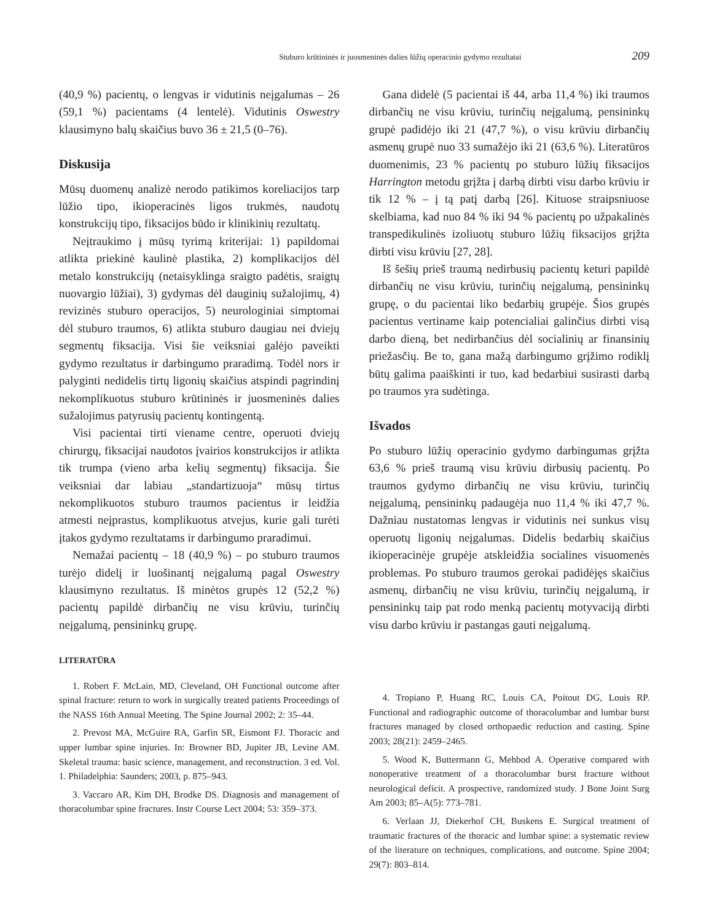Stuburo krūtininės ir juosmeninės dalies lūžių operacinio gydymo rezultatai 209
(40,9 %) pacientų, o lengvas ir vidutinis neįgalumas – 26 (59,1 %) pacientams (4 lentelė). Vidutinis Oswestry klausimyno balų skaičius buvo 36 ± 21,5 (0–76).
Diskusija
Mūsų duomenų analizė nerodo patikimos koreliacijos tarp lūžio tipo, ikioperacinės ligos trukmės, naudotų konstrukcijų tipo, fiksacijos būdo ir klinikinių rezultatų.
Neįtraukimo į mūsų tyrimą kriterijai: 1) papildomai atlikta priekinė kaulinė plastika, 2) komplikacijos dėl metalo konstrukcijų (netaisyklinga sraigto padėtis, sraigtų nuovargio lūžiai), 3) gydymas dėl dauginių sužalojimų, 4) revizinės stuburo operacijos, 5) neurologiniai simptomai dėl stuburo traumos, 6) atlikta stuburo daugiau nei dviejų segmentų fiksacija. Visi šie veiksniai galėjo paveikti gydymo rezultatus ir darbingumo praradimą. Todėl nors ir palyginti nedidelis tirtų ligonių skaičius atspindi pagrindinį nekomplikuotus stuburo krūtininės ir juosmeninės dalies sužalojimus patyrusių pacientų kontingentą.
Visi pacientai tirti viename centre, operuoti dviejų chirurgų, fiksacijai naudotos įvairios konstrukcijos ir atlikta tik trumpa (vieno arba kelių segmentų) fiksacija. Šie veiksniai dar labiau „standartizuoja“ mūsų tirtus nekomplikuotos stuburo traumos pacientus ir leidžia atmesti neįprastus, komplikuotus atvejus, kurie gali turėti įtakos gydymo rezultatams ir darbingumo praradimui.
Nemažai pacientų – 18 (40,9 %) – po stuburo traumos turėjo didelį ir luošinantį neįgalumą pagal Oswestry klausimyno rezultatus. Iš minėtos grupės 12 (52,2 %) pacientų papildė dirbančių ne visu krūviu, turinčių neįgalumą, pensininkų grupę.
LITERATŪRA
1. Robert F. McLain, MD, Cleveland, OH Functional outcome after spinal fracture: return to work in surgically treated patients Proceedings of the NASS 16th Annual Meeting. The Spine Journal 2002; 2: 35–44.
2. Prevost MA, McGuire RA, Garfin SR, Eismont FJ. Thoracic and upper lumbar spine injuries. In: Browner BD, Jupiter JB, Levine AM. Skeletal trauma: basic science, management, and reconstruction. 3 ed. Vol. 1. Philadelphia: Saunders; 2003, p. 875–943.
3. Vaccaro AR, Kim DH, Brodke DS. Diagnosis and management of thoracolumbar spine fractures. Instr Course Lect 2004; 53: 359–373.
Gana didelė (5 pacientai iš 44, arba 11,4 %) iki traumos dirbančių ne visu krūviu, turinčių neįgalumą, pensininkų grupė padidėjo iki 21 (47,7 %), o visu krūviu dirbančių asmenų grupė nuo 33 sumažėjo iki 21 (63,6 %). Literatūros duomenimis, 23 % pacientų po stuburo lūžių fiksacijos Harrington metodu grįžta į darbą dirbti visu darbo krūviu ir tik 12 % – į tą patį darbą [26]. Kituose straipsniuose skelbiama, kad nuo 84 % iki 94 % pacientų po užpakalinės transpedikulinės izoliuotų stuburo lūžių fiksacijos grįžta dirbti visu krūviu [27, 28].
Iš šešių prieš traumą nedirbusių pacientų keturi papildė dirbančių ne visu krūviu, turinčių neįgalumą, pensininkų grupę, o du pacientai liko bedarbių grupėje. Šios grupės pacientus vertiname kaip potencialiai galinčius dirbti visą darbo dieną, bet nedirbančius dėl socialinių ar finansinių priežasčių. Be to, gana mažą darbingumo grįžimo rodiklį būtų galima paaiškinti ir tuo, kad bedarbiui susirasti darbą po traumos yra sudėtinga.
Išvados
Po stuburo lūžių operacinio gydymo darbingumas grįžta 63,6 % prieš traumą visu krūviu dirbusių pacientų. Po traumos gydymo dirbančių ne visu krūviu, turinčių neįgalumą, pensininkų padaugėja nuo 11,4 % iki 47,7 %. Dažniau nustatomas lengvas ir vidutinis nei sunkus visų operuotų ligonių neįgalumas. Didelis bedarbių skaičius ikioperacinėje grupėje atskleidžia socialines visuomenės problemas. Po stuburo traumos gerokai padidėjęs skaičius asmenų, dirbančių ne visu krūviu, turinčių neįgalumą, ir pensininkų taip pat rodo menką pacientų motyvaciją dirbti visu darbo krūviu ir pastangas gauti neįgalumą.
4. Tropiano P, Huang RC, Louis CA, Poitout DG, Louis RP. Functional and radiographic outcome of thoracolumbar and lumbar burst fractures managed by closed orthopaedic reduction and casting. Spine 2003; 28(21): 2459–2465.
5. Wood K, Buttermann G, Mehbod A. Operative compared with nonoperative treatment of a thoracolumbar burst fracture without neurological deficit. A prospective, randomized study. J Bone Joint Surg Am 2003; 85–A(5): 773–781.
6. Verlaan JJ, Diekerhof CH, Buskens E. Surgical treatment of traumatic fractures of the thoracic and lumbar spine: a systematic review of the literature on techniques, complications, and outcome. Spine 2004; 29(7): 803–814.